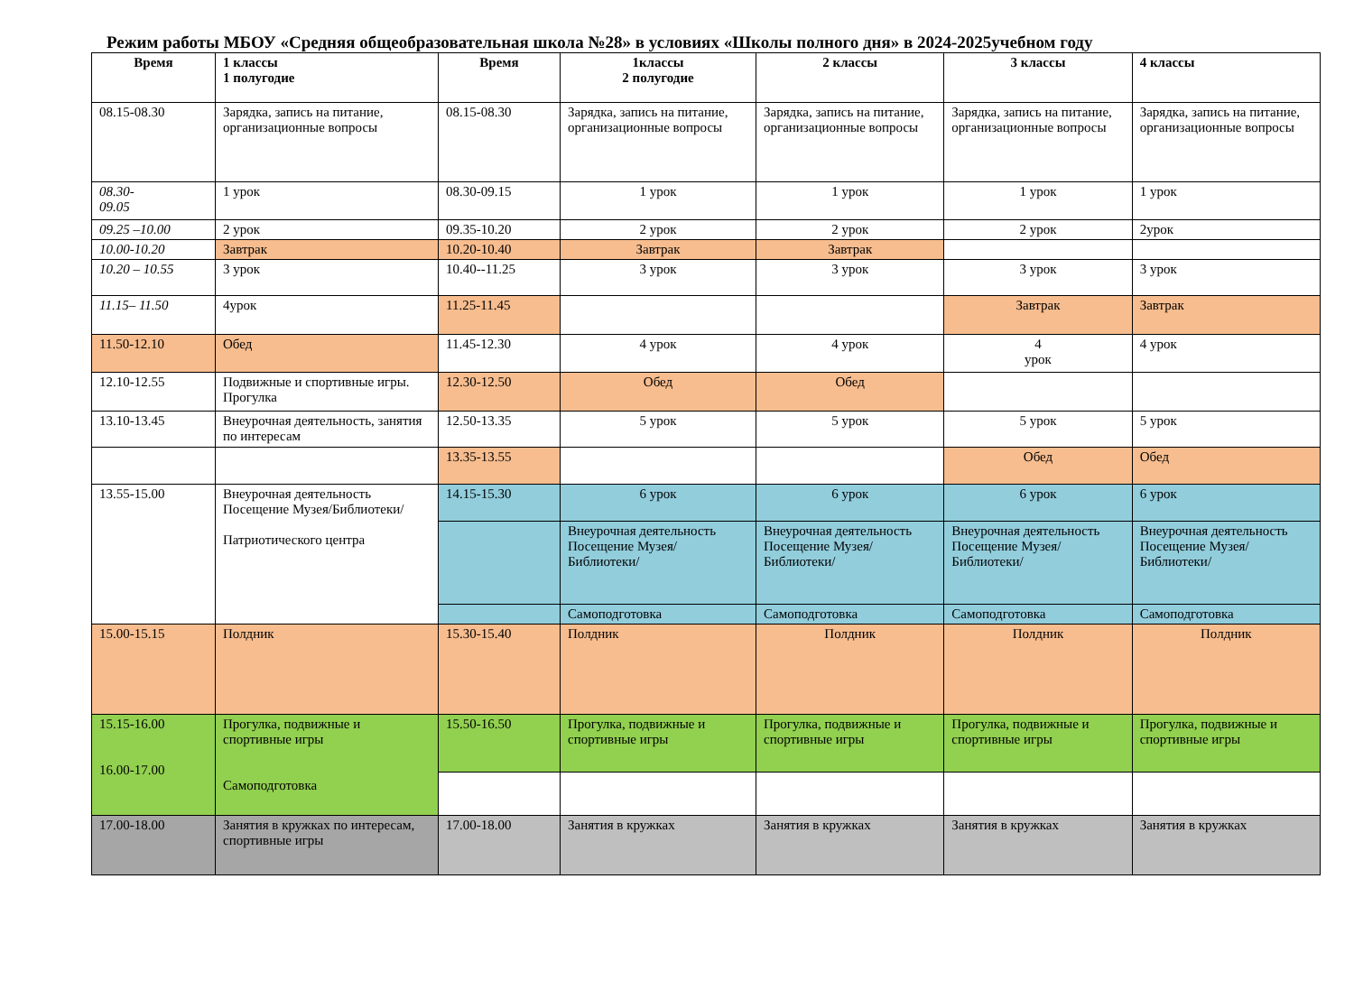Режим работы МБОУ «Средняя общеобразовательная школа №28» в условиях «Школы полного дня» в 2024-2025учебном году
| Время | 1 классы 1 полугодие | Время | 1классы 2 полугодие | 2 классы | 3 классы | 4 классы |
| --- | --- | --- | --- | --- | --- | --- |
| 08.15-08.30 | Зарядка, запись на питание, организационные вопросы | 08.15-08.30 | Зарядка, запись на питание, организационные вопросы | Зарядка, запись на питание, организационные вопросы | Зарядка, запись на питание, организационные вопросы | Зарядка, запись на питание, организационные вопросы |
| 08.30- 09.05 | 1 урок | 08.30-09.15 | 1 урок | 1 урок | 1 урок | 1 урок |
| 09.25 –10.00 | 2 урок | 09.35-10.20 | 2 урок | 2 урок | 2 урок | 2урок |
| 10.00-10.20 | Завтрак | 10.20-10.40 | Завтрак | Завтрак | | |
| 10.20 – 10.55 | 3 урок | 10.40--11.25 | 3 урок | 3 урок | 3 урок | 3 урок |
| 11.15– 11.50 | 4урок | 11.25-11.45 | | | Завтрак | Завтрак |
| 11.50-12.10 | Обед | 11.45-12.30 | 4 урок | 4 урок | 4 урок | 4 урок |
| 12.10-12.55 | Подвижные и спортивные игры. Прогулка | 12.30-12.50 | Обед | Обед | | |
| 13.10-13.45 | Внеурочная деятельность, занятия по интересам | 12.50-13.35 | 5 урок | 5 урок | 5 урок | 5 урок |
| | | 13.35-13.55 | | | Обед | Обед |
| 13.55-15.00 | Внеурочная деятельность Посещение Музея/Библиотеки/ Патриотического центра | 14.15-15.30 | 6 урок | 6 урок | 6 урок | 6 урок |
| | | | Внеурочная деятельность Посещение Музея/Библиотеки/ | Внеурочная деятельность Посещение Музея/Библиотеки/ | Внеурочная деятельность Посещение Музея/Библиотеки/ | Внеурочная деятельность Посещение Музея/Библиотеки/ |
| | | | Самоподготовка | Самоподготовка | Самоподготовка | Самоподготовка |
| 15.00-15.15 | Полдник | 15.30-15.40 | Полдник | Полдник | Полдник | Полдник |
| 15.15-16.00 16.00-17.00 | Прогулка, подвижные и спортивные игры Самоподготовка | 15.50-16.50 | Прогулка, подвижные и спортивные игры | Прогулка, подвижные и спортивные игры | Прогулка, подвижные и спортивные игры | Прогулка, подвижные и спортивные игры |
| 17.00-18.00 | Занятия в кружках по интересам, спортивные игры | 17.00-18.00 | Занятия в кружках | Занятия в кружках | Занятия в кружках | Занятия в кружках |